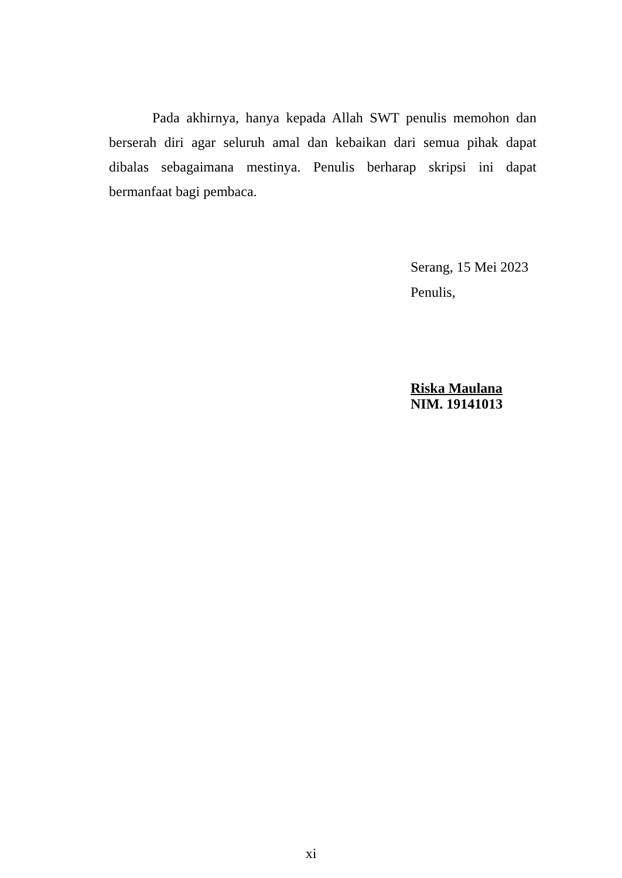Pada akhirnya, hanya kepada Allah SWT penulis memohon dan berserah diri agar seluruh amal dan kebaikan dari semua pihak dapat dibalas sebagaimana mestinya. Penulis berharap skripsi ini dapat bermanfaat bagi pembaca.
Serang, 15 Mei 2023
Penulis,
Riska Maulana
NIM. 19141013
xi